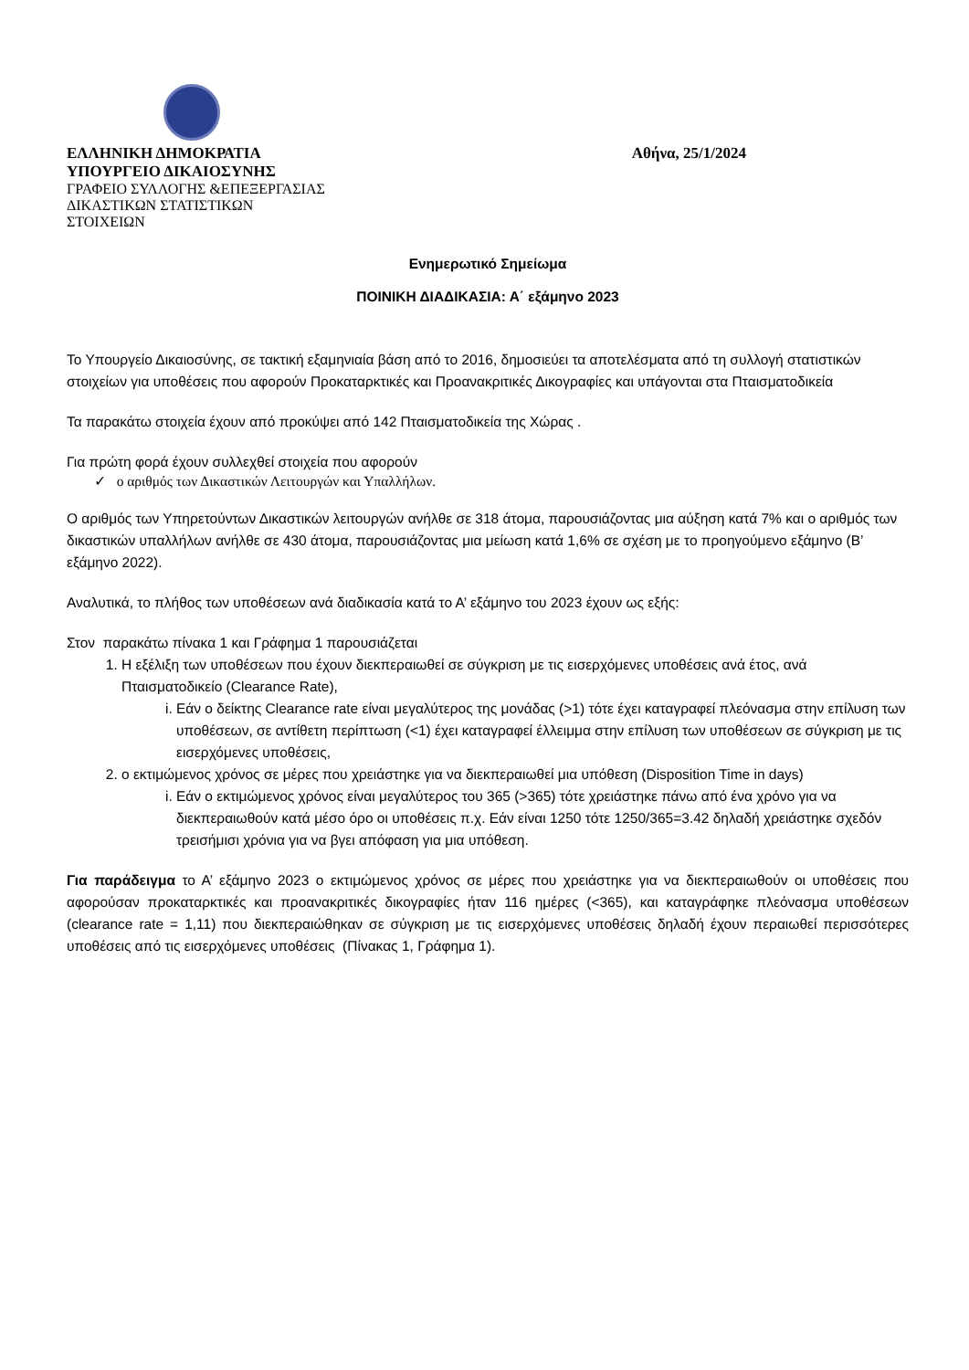ΕΛΛΗΝΙΚΗ ΔΗΜΟΚΡΑΤΙΑ
ΥΠΟΥΡΓΕΙΟ ΔΙΚΑΙΟΣΥΝΗΣ
ΓΡΑΦΕΙΟ ΣΥΛΛΟΓΗΣ &ΕΠΕΞΕΡΓΑΣΙΑΣ
ΔΙΚΑΣΤΙΚΩΝ ΣΤΑΤΙΣΤΙΚΩΝ
ΣΤΟΙΧΕΙΩΝ
Αθήνα, 25/1/2024
Ενημερωτικό Σημείωμα
ΠΟΙΝΙΚΗ ΔΙΑΔΙΚΑΣΙΑ: Α΄ εξάμηνο 2023
Το Υπουργείο Δικαιοσύνης, σε τακτική εξαμηνιαία βάση από το 2016, δημοσιεύει τα αποτελέσματα από τη συλλογή στατιστικών στοιχείων για υποθέσεις που αφορούν Προκαταρκτικές και Προανακριτικές Δικογραφίες και υπάγονται στα Πταισματοδικεία
Τα παρακάτω στοιχεία έχουν από προκύψει από 142 Πταισματοδικεία της Χώρας .
Για πρώτη φορά έχουν συλλεχθεί στοιχεία που αφορούν
✓ ο αριθμός των Δικαστικών Λειτουργών και Υπαλλήλων.
Ο αριθμός των Υπηρετούντων Δικαστικών λειτουργών ανήλθε σε 318 άτομα, παρουσιάζοντας μια αύξηση κατά 7% και ο αριθμός των δικαστικών υπαλλήλων ανήλθε σε 430 άτομα, παρουσιάζοντας μια μείωση κατά 1,6% σε σχέση με το προηγούμενο εξάμηνο (Β’ εξάμηνο 2022).
Αναλυτικά, το πλήθος των υποθέσεων ανά διαδικασία κατά το Α’ εξάμηνο του 2023 έχουν ως εξής:
Στον παρακάτω πίνακα 1 και Γράφημα 1 παρουσιάζεται
1. Η εξέλιξη των υποθέσεων που έχουν διεκπεραιωθεί σε σύγκριση με τις εισερχόμενες υποθέσεις ανά έτος, ανά Πταισματοδικείο (Clearance Rate),
i. Εάν ο δείκτης Clearance rate είναι μεγαλύτερος της μονάδας (>1) τότε έχει καταγραφεί πλεόνασμα στην επίλυση των υποθέσεων, σε αντίθετη περίπτωση (<1) έχει καταγραφεί έλλειμμα στην επίλυση των υποθέσεων σε σύγκριση με τις εισερχόμενες υποθέσεις,
2. ο εκτιμώμενος χρόνος σε μέρες που χρειάστηκε για να διεκπεραιωθεί μια υπόθεση (Disposition Time in days)
i. Εάν ο εκτιμώμενος χρόνος είναι μεγαλύτερος του 365 (>365) τότε χρειάστηκε πάνω από ένα χρόνο για να διεκπεραιωθούν κατά μέσο όρο οι υποθέσεις π.χ. Εάν είναι 1250 τότε 1250/365=3.42 δηλαδή χρειάστηκε σχεδόν τρεισήμισι χρόνια για να βγει απόφαση για μια υπόθεση.
Για παράδειγμα το Α’ εξάμηνο 2023 ο εκτιμώμενος χρόνος σε μέρες που χρειάστηκε για να διεκπεραιωθούν οι υποθέσεις που αφορούσαν προκαταρκτικές και προανακριτικές δικογραφίες ήταν 116 ημέρες (<365), και καταγράφηκε πλεόνασμα υποθέσεων (clearance rate = 1,11) που διεκπεραιώθηκαν σε σύγκριση με τις εισερχόμενες υποθέσεις δηλαδή έχουν περαιωθεί περισσότερες υποθέσεις από τις εισερχόμενες υποθέσεις (Πίνακας 1, Γράφημα 1).